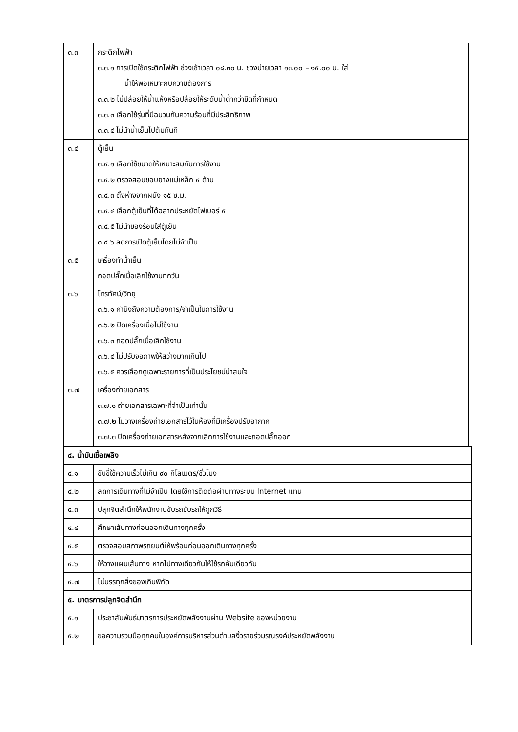| ๓.๓ | กระติกไฟฟ้า ๓.๓.๑ การเปิดใช้กระติกไฟฟ้า ช่วงเช้าเวลา ๐๘.๓๐ น. ช่วงบ่ายเวลา ๑๓.๐๐ – ๑๕.๐๐ น. ใส่ น้ำให้พอเหมาะกับความต้องการ ๓.๓.๒ ไม่ปล่อยให้น้ำแห้งหรือปล่อยให้ระดับน้ำต่ำกว่าขีดที่กำหนด ๓.๓.๓ เลือกใช้รุ่นที่มีฉนวนกันความร้อนที่มีประสิทธิภาพ ๓.๓.๔ ไม่นำน้ำเย็นไปต้มทันที |
| ๓.๔ | ตู้เย็น ๓.๔.๑ เลือกใช้ขนาดให้เหมาะสมกับการใช้งาน ๓.๔.๒ ตรวจสอบขอบยางแม่เหล็ก ๔ ด้าน ๓.๔.๓ ตั้งห่างจากผนัง ๑๕ ซ.ม. ๓.๔.๔ เลือกตู้เย็นที่ได้ฉลากประหยัดไฟเบอร์ ๕ ๓.๔.๕ ไม่นำของร้อนใส่ตู้เย็น ๓.๔.๖ ลดการเปิดตู้เย็นโดยไม่จำเป็น |
| ๓.๕ | เครื่องทำน้ำเย็น ถอดปลั๊กเมื่อเลิกใช้งานทุกวัน |
| ๓.๖ | โทรทัศน์/วิทยุ ๓.๖.๑ คำนึงถึงความต้องการ/จำเป็นในการใช้งาน ๓.๖.๒ ปิดเครื่องเมื่อไม่ใช้งาน ๓.๖.๓ ถอดปลั๊กเมื่อเลิกใช้งาน ๓.๖.๔ ไม่ปรับจอภาพให้สว่างมากเกินไป ๓.๖.๕ ควรเลือกดูเฉพาะรายการที่เป็นประโยชน์น่าสนใจ |
| ๓.๗ | เครื่องถ่ายเอกสาร ๓.๗.๑ ถ่ายเอกสารเฉพาะที่จำเป็นเท่านั้น ๓.๗.๒ ไม่วางเครื่องถ่ายเอกสารไว้ในห้องที่มีเครื่องปรับอากาศ ๓.๗.๓ ปิดเครื่องถ่ายเอกสารหลังจากเลิกการใช้งานและถอดปลั๊กออก |
| ๔. น้ำมันเชื้อเพลิง | |
| ๔.๑ | ขับขี่ใช้ความเร็วไม่เกิน ๙๐ กิโลเมตร/ชั่วโมง |
| ๔.๒ | ลดการเดินทางที่ไม่จำเป็น โดยใช้การติดต่อผ่านทางระบบ Internet แทน |
| ๔.๓ | ปลุกจิตสำนึกให้พนักงานขับรถขับรถให้ถูกวิธี |
| ๔.๔ | ศึกษาเส้นทางก่อนออกเดินทางทุกครั้ง |
| ๔.๕ | ตรวจสอบสภาพรถยนต์ให้พร้อมก่อนออกเดินทางทุกครั้ง |
| ๔.๖ | ให้วางแผนเส้นทาง หากไปทางเดียวกันให้ใช้รถคันเดียวกัน |
| ๔.๗ | ไม่บรรทุกสิ่งของเกินพิกัด |
| ๕. มาตรการปลูกจิตสำนึก | |
| ๕.๑ | ประชาสัมพันธ์มาตรการประหยัดพลังงานผ่าน Website ของหน่วยงาน |
| ๕.๒ | ขอความร่วมมือทุกคนในองค์การบริหารส่วนตำบลงิ้วรายร่วมรณรงค์ประหยัดพลังงาน |